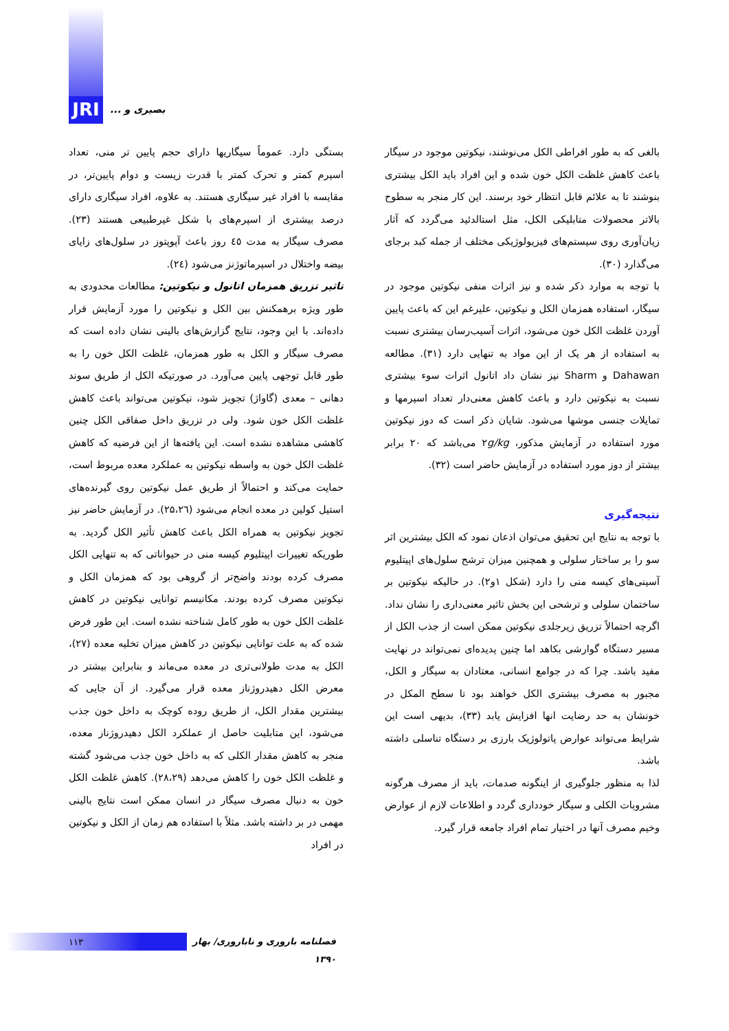JRI
بصیری و ...
بستگی دارد. عموماً سیگاریها دارای حجم پایین تر منی، تعداد اسپرم کمتر و تحرک کمتر با قدرت زیست و دوام پایین‌تر، در مقایسه با افراد غیر سیگاری هستند. به علاوه، افراد سیگاری دارای درصد بیشتری از اسپرم‌های با شکل غیرطبیعی هستند (۲۳). مصرف سیگار به مدت ٤٥ روز باعث آپوپتوز در سلول‌های زایای بیضه واختلال در اسپرماتوژنز می‌شود (٢٤).
تاثیر تزریق همزمان اتانول و نیکوتین: مطالعات محدودی به طور ویژه برهمکنش بین الکل و نیکوتین را مورد آزمایش قرار داده‌اند. با این وجود، نتایج گزارش‌های بالینی نشان داده است که مصرف سیگار و الکل به طور همزمان، غلظت الکل خون را به طور قابل توجهی پایین می‌آورد. در صورتیکه الکل از طریق سوند دهانی – معدی (گاواژ) تجویز شود، نیکوتین می‌تواند باعث کاهش غلظت الکل خون شود. ولی در تزریق داخل صفاقی الکل چنین کاهشی مشاهده نشده است. این یافته‌ها از این فرضیه که کاهش غلظت الکل خون به واسطه نیکوتین به عملکرد معده مربوط است، حمایت می‌کند و احتمالاً از طریق عمل نیکوتین روی گیرنده‌های استیل کولین در معده انجام می‌شود (۲۵،۲٦). در آزمایش حاضر نیز تجویز نیکوتین به همراه الکل باعث کاهش تأثیر الکل گردید. به طوریکه تغییرات اپیتلیوم کیسه منی در حیواناتی که به تنهایی الکل مصرف کرده بودند واضح‌تر از گروهی بود که همزمان الکل و نیکوتین مصرف کرده بودند. مکانیسم توانایی نیکوتین در کاهش غلظت الکل خون به طور کامل شناخته نشده است. این طور فرض شده که به علت توانایی نیکوتین در کاهش میزان تخلیه معده (۲۷)، الکل به مدت طولانی‌تری در معده می‌ماند و بنابراین بیشتر در معرض الکل دهیدروژناز معده قرار می‌گیرد. از آن جایی که بیشترین مقدار الکل، از طریق روده کوچک به داخل خون جذب می‌شود، این متابلیت حاصل از عملکرد الکل دهیدروژناز معده، منجر به کاهش مقدار الکلی که به داخل خون جذب می‌شود گشته و غلظت الکل خون را کاهش می‌دهد (۲۸،۲۹). کاهش غلظت الکل خون به دنبال مصرف سیگار در انسان ممکن است نتایج بالینی مهمی در بر داشته باشد. مثلاً با استفاده هم زمان از الکل و نیکوتین در افراد
بالغی که به طور افراطی الکل می‌نوشند، نیکوتین موجود در سیگار باعث کاهش غلظت الکل خون شده و این افراد باید الکل بیشتری بنوشند تا به علائم قابل انتظار خود برسند. این کار منجر به سطوح بالاتر محصولات متابلیکی الکل، مثل استالدئید می‌گردد که آثار زیان‌آوری روی سیستم‌های فیزیولوژیکی مختلف از جمله کبد برجای می‌گذارد (۳۰).
با توجه به موارد ذکر شده و نیز اثرات منفی نیکوتین موجود در سیگار، استفاده همزمان الکل و نیکوتین، علیرغم این که باعث پایین آوردن غلظت الکل خون می‌شود، اثرات آسیب‌رسان بیشتری نسبت به استفاده از هر یک از این مواد به تنهایی دارد (۳۱). مطالعه Dahawan و Sharm نیز نشان داد اتانول اثرات سوء بیشتری نسبت به نیکوتین دارد و باعث کاهش معنی‌دار تعداد اسپرمها و تمایلات جنسی موشها می‌شود. شایان ذکر است که دوز نیکوتین مورد استفاده در آزمایش مذکور، ۲g/kg می‌باشد که ۲۰ برابر بیشتر از دوز مورد استفاده در آزمایش حاضر است (۳۲).
نتیجه‌گیری
با توجه به نتایج این تحقیق می‌توان اذعان نمود که الکل بیشترین اثر سو را بر ساختار سلولی و همچنین میزان ترشح سلول‌های اپیتلیوم آسینی‌های کیسه منی را دارد (شکل ۱و۲). در حالیکه نیکوتین بر ساختمان سلولی و ترشحی این بخش تاثیر معنی‌داری را نشان نداد. اگرچه احتمالاً تزریق زیرجلدی نیکوتین ممکن است از جذب الکل از مسیر دستگاه گوارشی بکاهد اما چنین پدیده‌ای نمی‌تواند در نهایت مفید باشد. چرا که در جوامع انسانی، معتادان به سیگار و الکل، مجبور به مصرف بیشتری الکل خواهند بود تا سطح المکل در خونشان به حد رضایت انها افزایش یابد (۳۳)، بدیهی است این شرایط می‌تواند عوارض پاتولوژیک بارزی بر دستگاه تناسلی داشته باشد.
لذا به منظور جلوگیری از اینگونه صدمات، باید از مصرف هرگونه مشروبات الکلی و سیگار خودداری گردد و اطلاعات لازم از عوارض وخیم مصرف آنها در اختیار تمام افراد جامعه قرار گیرد.
۱۱۳ فصلنامه باروری و ناباروری/ بهار ۱۳۹۰